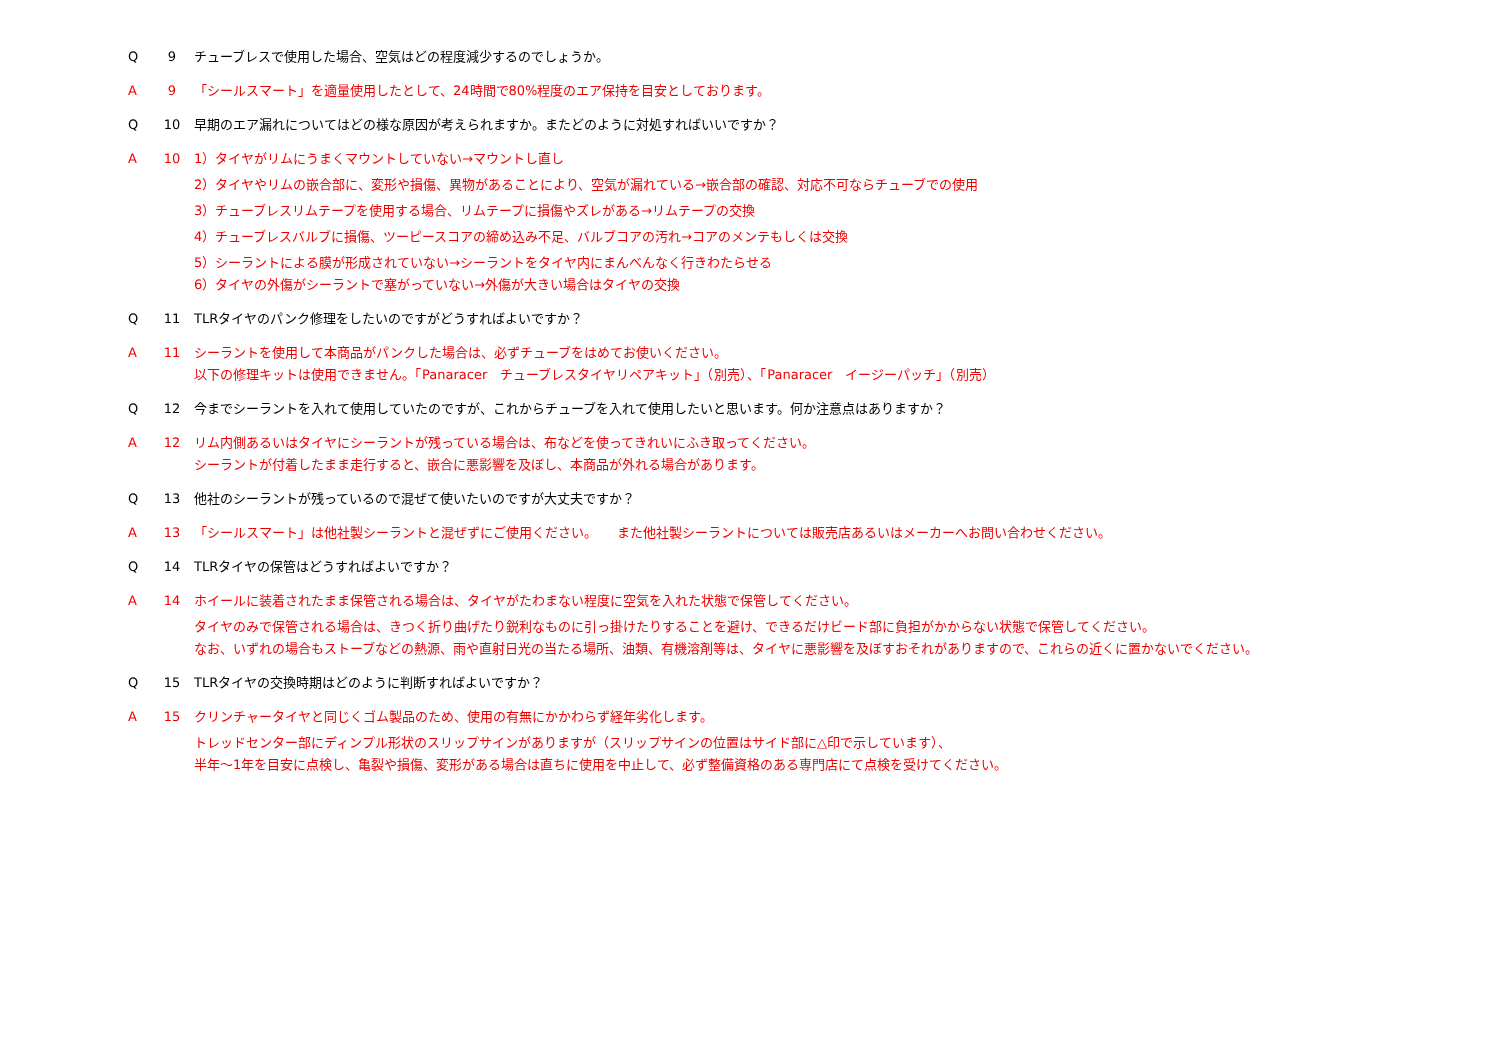Q 9 チューブレスで使用した場合、空気はどの程度減少するのでしょうか。
A 9 「シールスマート」を適量使用したとして、24時間で80%程度のエア保持を目安としております。
Q 10 早期のエア漏れについてはどの様な原因が考えられますか。またどのように対処すればいいですか？
A 10 1）タイヤがリムにうまくマウントしていない→マウントし直し
2）タイヤやリムの嵌合部に、変形や損傷、異物があることにより、空気が漏れている→嵌合部の確認、対応不可ならチューブでの使用
3）チューブレスリムテープを使用する場合、リムテープに損傷やズレがある→リムテープの交換
4）チューブレスバルブに損傷、ツーピースコアの締め込み不足、バルブコアの汚れ→コアのメンテもしくは交換
5）シーラントによる膜が形成されていない→シーラントをタイヤ内にまんべんなく行きわたらせる
6）タイヤの外傷がシーラントで塞がっていない→外傷が大きい場合はタイヤの交換
Q 11 TLRタイヤのパンク修理をしたいのですがどうすればよいですか？
A 11 シーラントを使用して本商品がパンクした場合は、必ずチューブをはめてお使いください。
以下の修理キットは使用できません。「Panaracer　チューブレスタイヤリペアキット」（別売）、「Panaracer　イージーパッチ」（別売）
Q 12 今までシーラントを入れて使用していたのですが、これからチューブを入れて使用したいと思います。何か注意点はありますか？
A 12 リム内側あるいはタイヤにシーラントが残っている場合は、布などを使ってきれいにふき取ってください。
シーラントが付着したまま走行すると、嵌合に悪影響を及ぼし、本商品が外れる場合があります。
Q 13 他社のシーラントが残っているので混ぜて使いたいのですが大丈夫ですか？
A 13 「シールスマート」は他社製シーラントと混ぜずにご使用ください。　　また他社製シーラントについては販売店あるいはメーカーへお問い合わせください。
Q 14 TLRタイヤの保管はどうすればよいですか？
A 14 ホイールに装着されたまま保管される場合は、タイヤがたわまない程度に空気を入れた状態で保管してください。
タイヤのみで保管される場合は、きつく折り曲げたり鋭利なものに引っ掛けたりすることを避け、できるだけビード部に負担がかからない状態で保管してください。
なお、いずれの場合もストーブなどの熱源、雨や直射日光の当たる場所、油類、有機溶剤等は、タイヤに悪影響を及ぼすおそれがありますので、これらの近くに置かないでください。
Q 15 TLRタイヤの交換時期はどのように判断すればよいですか？
A 15 クリンチャータイヤと同じくゴム製品のため、使用の有無にかかわらず経年劣化します。
トレッドセンター部にディンプル形状のスリップサインがありますが（スリップサインの位置はサイド部に△印で示しています）、
半年〜1年を目安に点検し、亀裂や損傷、変形がある場合は直ちに使用を中止して、必ず整備資格のある専門店にて点検を受けてください。